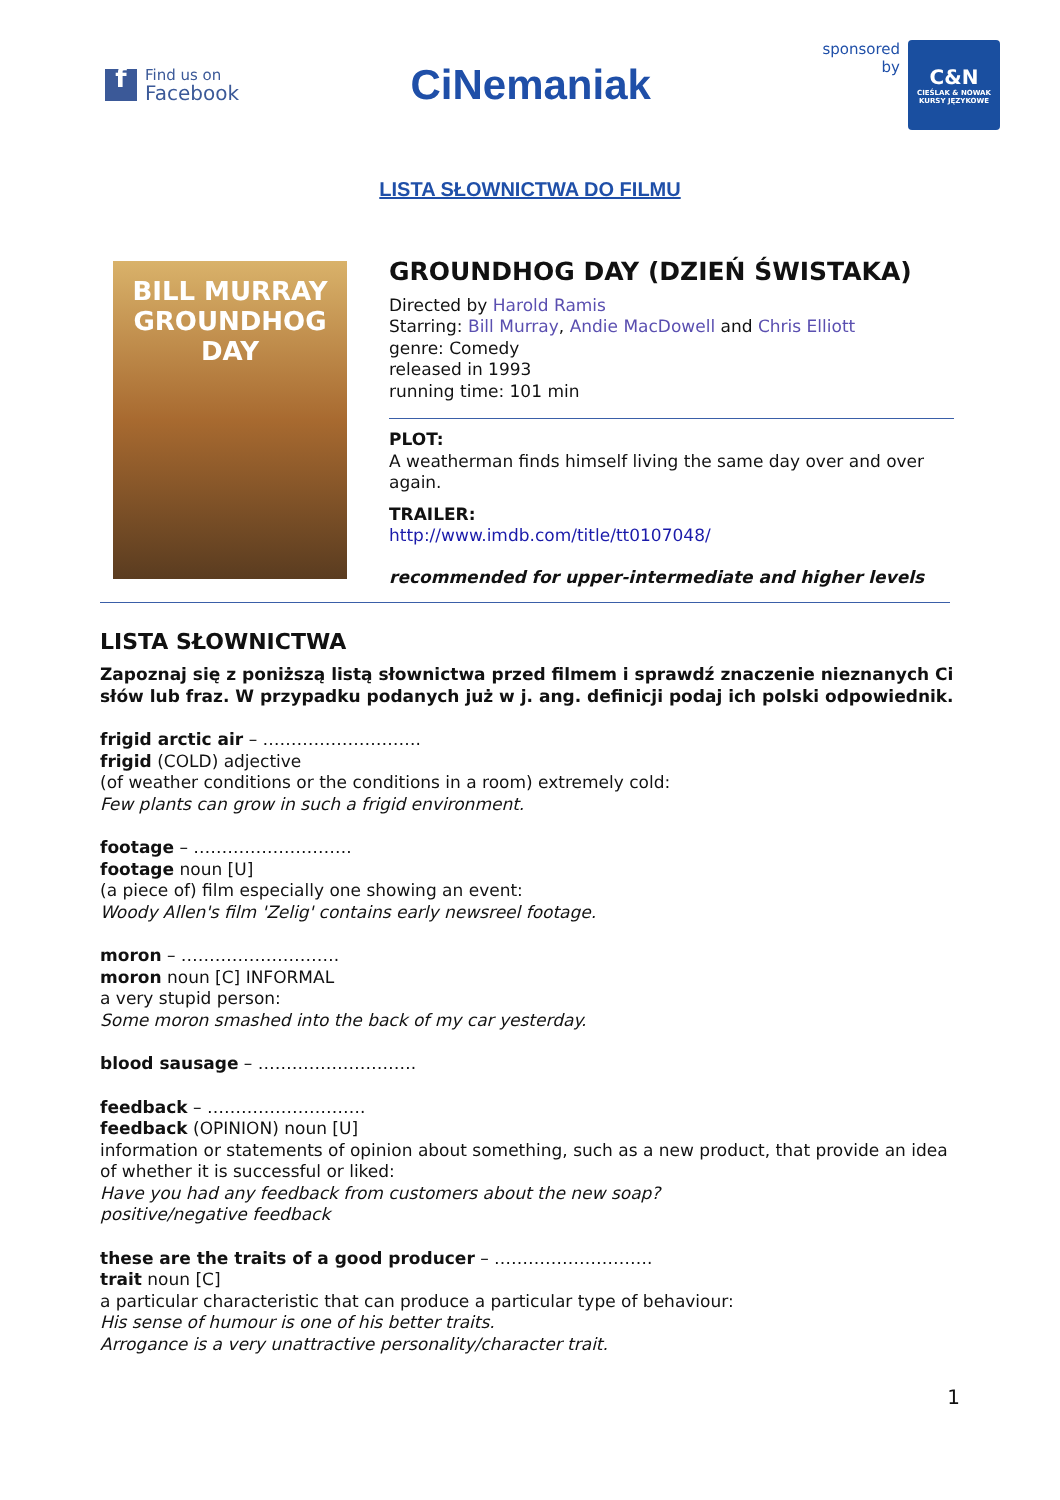f
Find us on
Facebook
CiNemaniak
sponsored
by
C&N
CIEŚLAK & NOWAK
KURSY JĘZYKOWE
LISTA SŁOWNICTWA DO FILMU
BILL MURRAY
GROUNDHOG
DAY
GROUNDHOG DAY (DZIEŃ ŚWISTAKA)
Directed by Harold Ramis
Starring: Bill Murray, Andie MacDowell and Chris Elliott
genre: Comedy
released in 1993
running time: 101 min
PLOT:
A weatherman finds himself living the same day over and over again.
TRAILER:
http://www.imdb.com/title/tt0107048/
recommended for upper-intermediate and higher levels
LISTA SŁOWNICTWA
Zapoznaj się z poniższą listą słownictwa przed filmem i sprawdź znaczenie nieznanych Ci słów lub fraz. W przypadku podanych już w j. ang. definicji podaj ich polski odpowiednik.
frigid arctic air – ……………………….
frigid (COLD) adjective
(of weather conditions or the conditions in a room) extremely cold:
Few plants can grow in such a frigid environment.
footage – ……………………….
footage noun [U]
(a piece of) film especially one showing an event:
Woody Allen's film 'Zelig' contains early newsreel footage.
moron – ……………………….
moron noun [C] INFORMAL
a very stupid person:
Some moron smashed into the back of my car yesterday.
blood sausage – ……………………….
feedback – ……………………….
feedback (OPINION) noun [U]
information or statements of opinion about something, such as a new product, that provide an idea of whether it is successful or liked:
Have you had any feedback from customers about the new soap?
positive/negative feedback
these are the traits of a good producer – ……………………….
trait noun [C]
a particular characteristic that can produce a particular type of behaviour:
His sense of humour is one of his better traits.
Arrogance is a very unattractive personality/character trait.
1